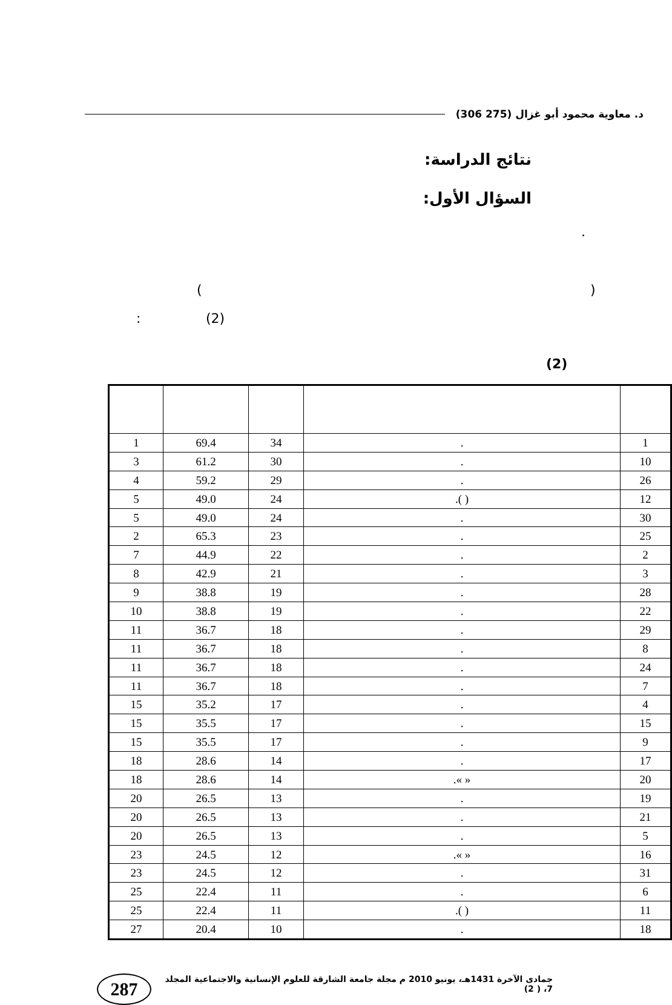د. معاوية محمود أبو غزال (275 306)
نتائج الدراسة:
السؤال الأول:
.
)
(
(2)
:
(2)
| 1 | 69.4 | 34 | . | 1 |
| 3 | 61.2 | 30 | . | 10 |
| 4 | 59.2 | 29 | . | 26 |
| 5 | 49.0 | 24 | .( ) | 12 |
| 5 | 49.0 | 24 | . | 30 |
| 2 | 65.3 | 23 | . | 25 |
| 7 | 44.9 | 22 | . | 2 |
| 8 | 42.9 | 21 | . | 3 |
| 9 | 38.8 | 19 | . | 28 |
| 10 | 38.8 | 19 | . | 22 |
| 11 | 36.7 | 18 | . | 29 |
| 11 | 36.7 | 18 | . | 8 |
| 11 | 36.7 | 18 | . | 24 |
| 11 | 36.7 | 18 | . | 7 |
| 15 | 35.2 | 17 | . | 4 |
| 15 | 35.5 | 17 | . | 15 |
| 15 | 35.5 | 17 | . | 9 |
| 18 | 28.6 | 14 | . | 17 |
| 18 | 28.6 | 14 | .« » | 20 |
| 20 | 26.5 | 13 | . | 19 |
| 20 | 26.5 | 13 | . | 21 |
| 20 | 26.5 | 13 | . | 5 |
| 23 | 24.5 | 12 | .« » | 16 |
| 23 | 24.5 | 12 | . | 31 |
| 25 | 22.4 | 11 | . | 6 |
| 25 | 22.4 | 11 | .( ) | 11 |
| 27 | 20.4 | 10 | . | 18 |
287
جمادى الآخرة 1431هـ، يونيو 2010 م مجلة جامعة الشارقة للعلوم الإنسانية والاجتماعية المجلد 7، ( 2)